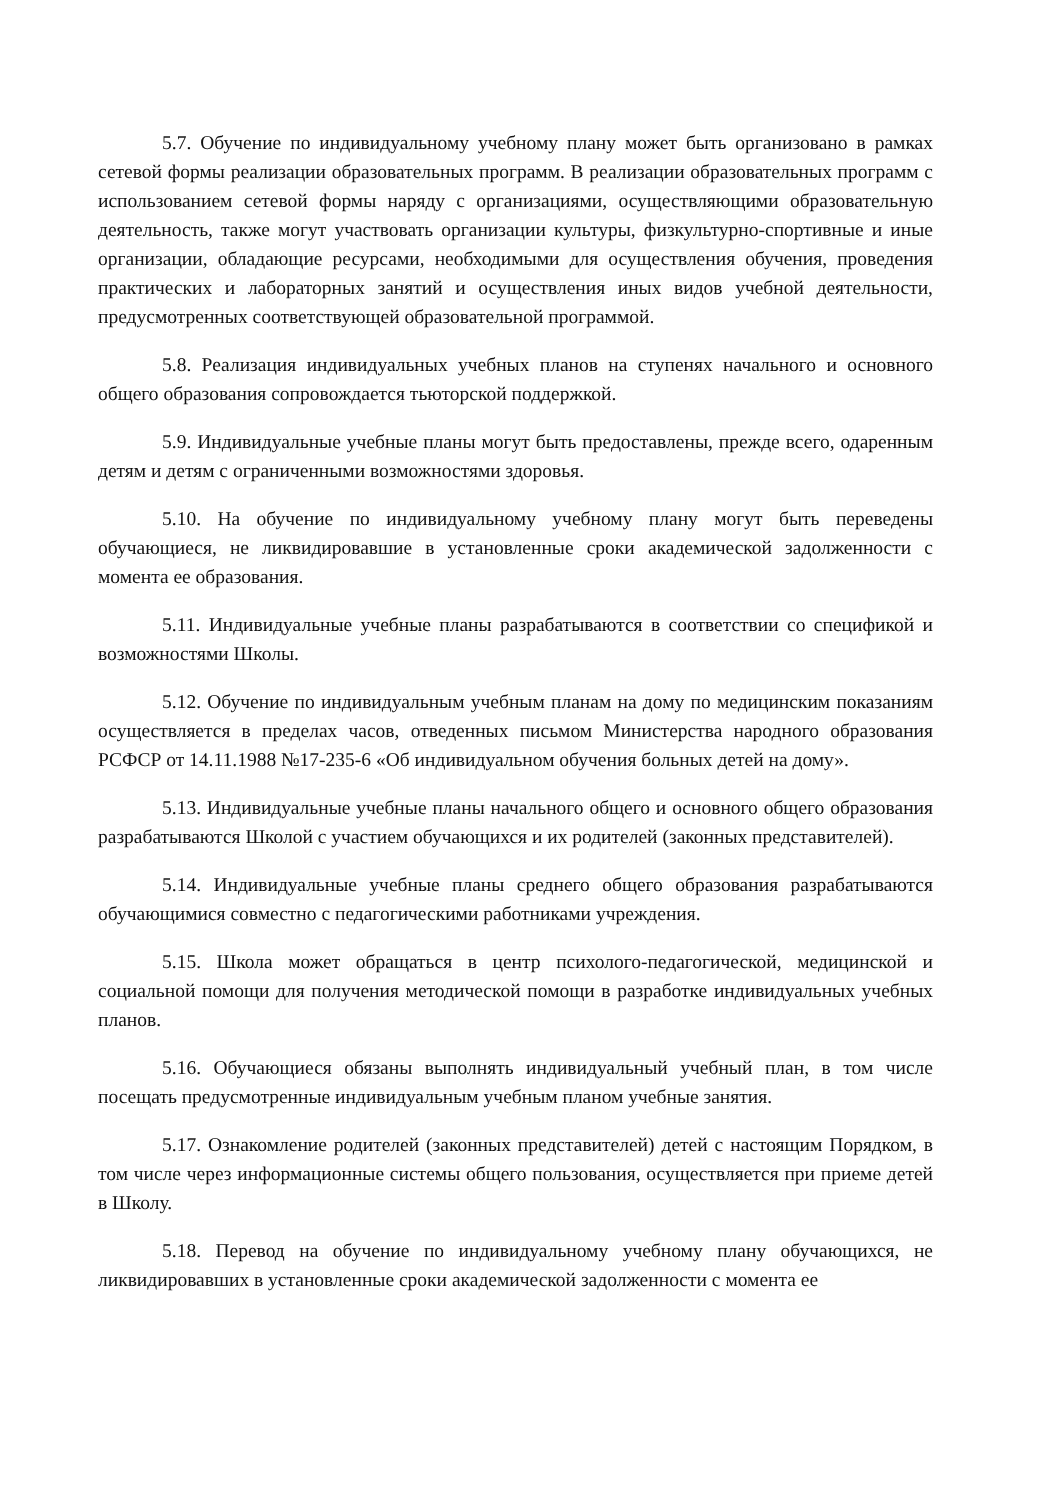5.7. Обучение по индивидуальному учебному плану может быть организовано в рамках сетевой формы реализации образовательных программ. В реализации образовательных программ с использованием сетевой формы наряду с организациями, осуществляющими образовательную деятельность, также могут участвовать организации культуры, физкультурно-спортивные и иные организации, обладающие ресурсами, необходимыми для осуществления обучения, проведения практических и лабораторных занятий и осуществления иных видов учебной деятельности, предусмотренных соответствующей образовательной программой.
5.8. Реализация индивидуальных учебных планов на ступенях начального и основного общего образования сопровождается тьюторской поддержкой.
5.9. Индивидуальные учебные планы могут быть предоставлены, прежде всего, одаренным детям и детям с ограниченными возможностями здоровья.
5.10. На обучение по индивидуальному учебному плану могут быть переведены обучающиеся, не ликвидировавшие в установленные сроки академической задолженности с момента ее образования.
5.11. Индивидуальные учебные планы разрабатываются в соответствии со спецификой и возможностями Школы.
5.12. Обучение по индивидуальным учебным планам на дому по медицинским показаниям осуществляется в пределах часов, отведенных письмом Министерства народного образования РСФСР от 14.11.1988 №17-235-6 «Об индивидуальном обучения больных детей на дому».
5.13. Индивидуальные учебные планы начального общего и основного общего образования разрабатываются Школой с участием обучающихся и их родителей (законных представителей).
5.14. Индивидуальные учебные планы среднего общего образования разрабатываются обучающимися совместно с педагогическими работниками учреждения.
5.15. Школа может обращаться в центр психолого-педагогической, медицинской и социальной помощи для получения методической помощи в разработке индивидуальных учебных планов.
5.16. Обучающиеся обязаны выполнять индивидуальный учебный план, в том числе посещать предусмотренные индивидуальным учебным планом учебные занятия.
5.17. Ознакомление родителей (законных представителей) детей с настоящим Порядком, в том числе через информационные системы общего пользования, осуществляется при приеме детей в Школу.
5.18. Перевод на обучение по индивидуальному учебному плану обучающихся, не ликвидировавших в установленные сроки академической задолженности с момента ее